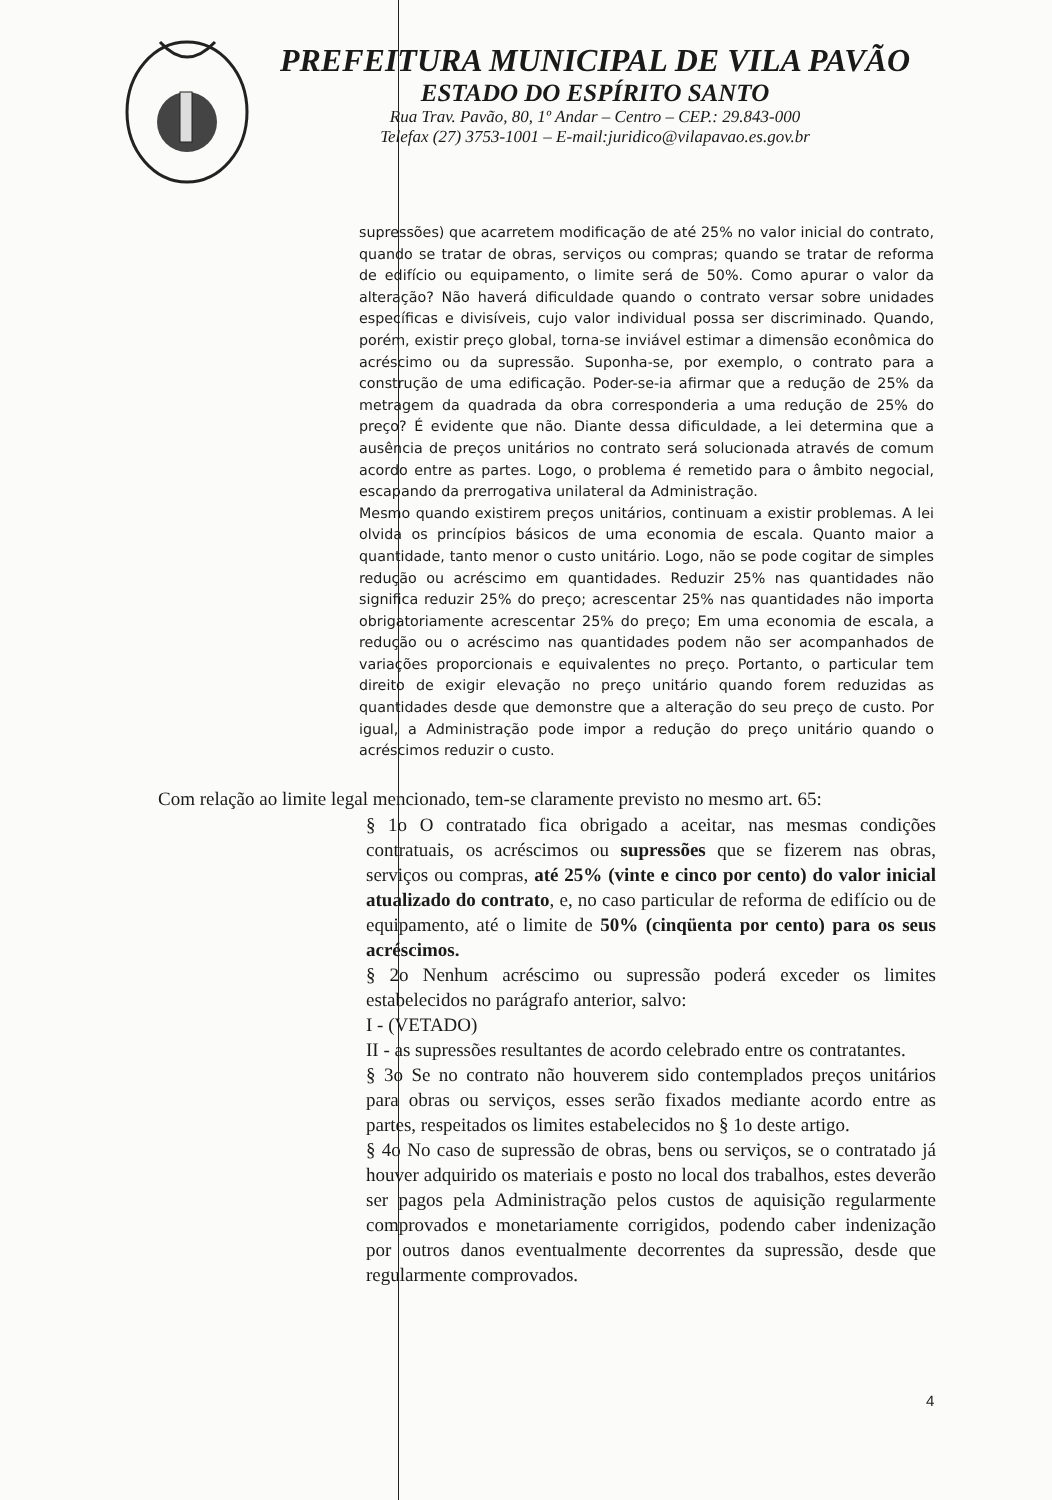PREFEITURA MUNICIPAL DE VILA PAVÃO
ESTADO DO ESPÍRITO SANTO
Rua Trav. Pavão, 80, 1º Andar – Centro – CEP.: 29.843-000
Telefax (27) 3753-1001 – E-mail:juridico@vilapavao.es.gov.br
supressões) que acarretem modificação de até 25% no valor inicial do contrato, quando se tratar de obras, serviços ou compras; quando se tratar de reforma de edifício ou equipamento, o limite será de 50%. Como apurar o valor da alteração? Não haverá dificuldade quando o contrato versar sobre unidades específicas e divisíveis, cujo valor individual possa ser discriminado. Quando, porém, existir preço global, torna-se inviável estimar a dimensão econômica do acréscimo ou da supressão. Suponha-se, por exemplo, o contrato para a construção de uma edificação. Poder-se-ia afirmar que a redução de 25% da metragem da quadrada da obra corresponderia a uma redução de 25% do preço? É evidente que não. Diante dessa dificuldade, a lei determina que a ausência de preços unitários no contrato será solucionada através de comum acordo entre as partes. Logo, o problema é remetido para o âmbito negocial, escapando da prerrogativa unilateral da Administração.
Mesmo quando existirem preços unitários, continuam a existir problemas. A lei olvida os princípios básicos de uma economia de escala. Quanto maior a quantidade, tanto menor o custo unitário. Logo, não se pode cogitar de simples redução ou acréscimo em quantidades. Reduzir 25% nas quantidades não significa reduzir 25% do preço; acrescentar 25% nas quantidades não importa obrigatoriamente acrescentar 25% do preço; Em uma economia de escala, a redução ou o acréscimo nas quantidades podem não ser acompanhados de variações proporcionais e equivalentes no preço. Portanto, o particular tem direito de exigir elevação no preço unitário quando forem reduzidas as quantidades desde que demonstre que a alteração do seu preço de custo. Por igual, a Administração pode impor a redução do preço unitário quando o acréscimos reduzir o custo.
Com relação ao limite legal mencionado, tem-se claramente previsto no mesmo art. 65:
§ 1o O contratado fica obrigado a aceitar, nas mesmas condições contratuais, os acréscimos ou supressões que se fizerem nas obras, serviços ou compras, até 25% (vinte e cinco por cento) do valor inicial atualizado do contrato, e, no caso particular de reforma de edifício ou de equipamento, até o limite de 50% (cinqüenta por cento) para os seus acréscimos.
§ 2o Nenhum acréscimo ou supressão poderá exceder os limites estabelecidos no parágrafo anterior, salvo:
I - (VETADO)
II - as supressões resultantes de acordo celebrado entre os contratantes.
§ 3o Se no contrato não houverem sido contemplados preços unitários para obras ou serviços, esses serão fixados mediante acordo entre as partes, respeitados os limites estabelecidos no § 1o deste artigo.
§ 4o No caso de supressão de obras, bens ou serviços, se o contratado já houver adquirido os materiais e posto no local dos trabalhos, estes deverão ser pagos pela Administração pelos custos de aquisição regularmente comprovados e monetariamente corrigidos, podendo caber indenização por outros danos eventualmente decorrentes da supressão, desde que regularmente comprovados.
4